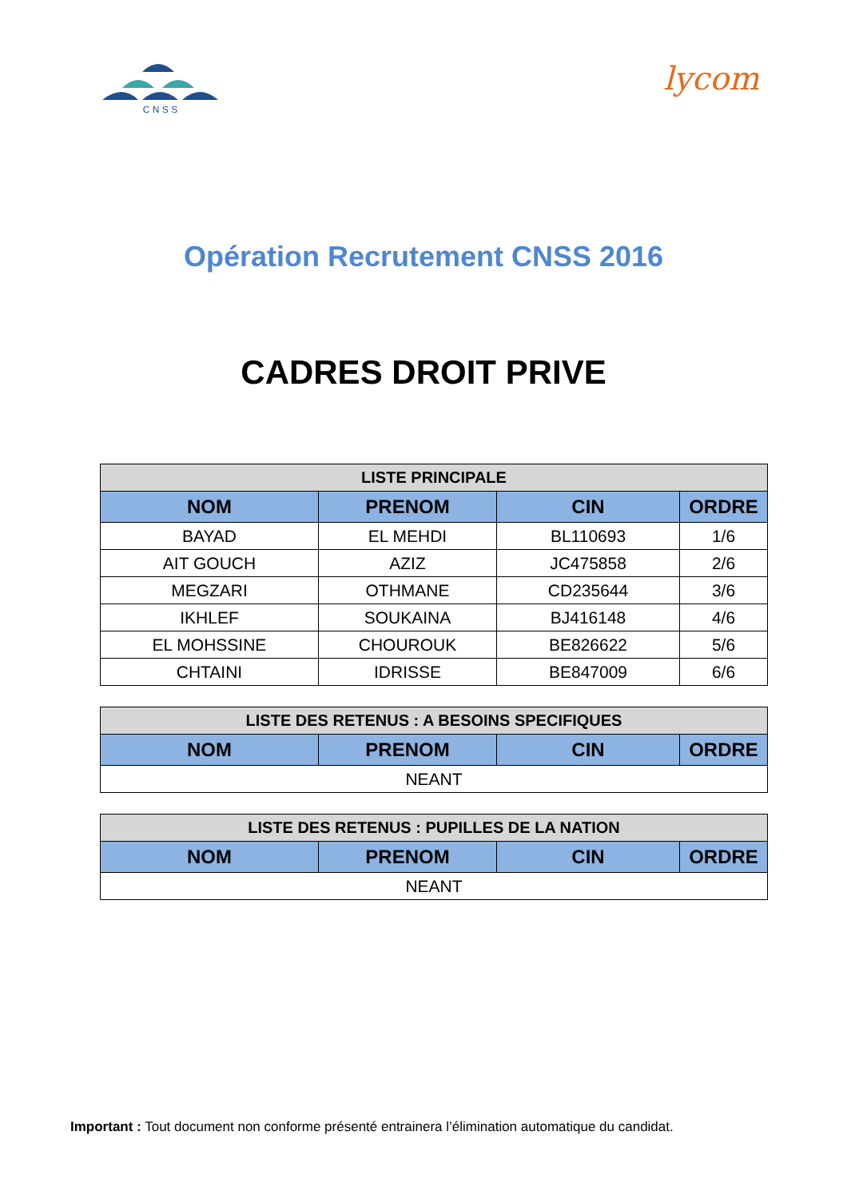C N S S
lycom
Opération Recrutement CNSS 2016
CADRES DROIT PRIVE
| LISTE PRINCIPALE | | | |
| --- | --- | --- | --- |
| NOM | PRENOM | CIN | ORDRE |
| BAYAD | EL MEHDI | BL110693 | 1/6 |
| AIT GOUCH | AZIZ | JC475858 | 2/6 |
| MEGZARI | OTHMANE | CD235644 | 3/6 |
| IKHLEF | SOUKAINA | BJ416148 | 4/6 |
| EL MOHSSINE | CHOUROUK | BE826622 | 5/6 |
| CHTAINI | IDRISSE | BE847009 | 6/6 |
| LISTE DES RETENUS : A BESOINS SPECIFIQUES | | | |
| --- | --- | --- | --- |
| NOM | PRENOM | CIN | ORDRE |
| NEANT | | | |
| LISTE DES RETENUS : PUPILLES DE LA NATION | | | |
| --- | --- | --- | --- |
| NOM | PRENOM | CIN | ORDRE |
| NEANT | | | |
Important : Tout document non conforme présenté entrainera l’élimination automatique du candidat.